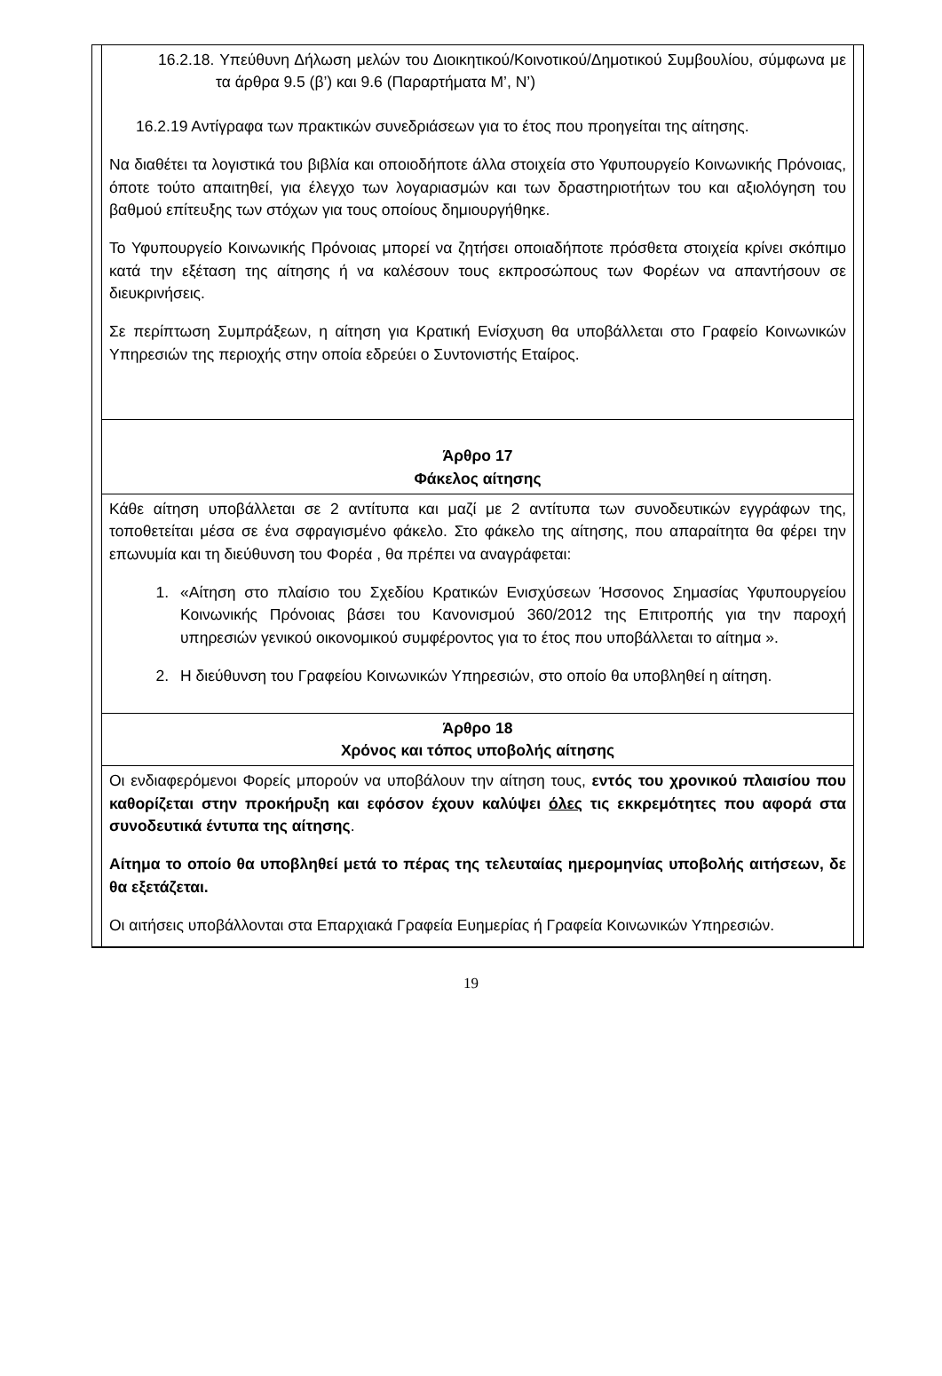16.2.18. Υπεύθυνη Δήλωση μελών του Διοικητικού/Κοινοτικού/Δημοτικού Συμβουλίου, σύμφωνα με τα άρθρα 9.5 (β’) και 9.6 (Παραρτήματα Μ’, Ν’)
16.2.19 Αντίγραφα των πρακτικών συνεδριάσεων για το έτος που προηγείται της αίτησης.
Να διαθέτει τα λογιστικά του βιβλία και οποιοδήποτε άλλα στοιχεία στο Υφυπουργείο Κοινωνικής Πρόνοιας, όποτε τούτο απαιτηθεί, για έλεγχο των λογαριασμών και των δραστηριοτήτων του και αξιολόγηση του βαθμού επίτευξης των στόχων για τους οποίους δημιουργήθηκε.
Το Υφυπουργείο Κοινωνικής Πρόνοιας μπορεί να ζητήσει οποιαδήποτε πρόσθετα στοιχεία κρίνει σκόπιμο κατά την εξέταση της αίτησης ή να καλέσουν τους εκπροσώπους των Φορέων να απαντήσουν σε διευκρινήσεις.
Σε περίπτωση Συμπράξεων, η αίτηση για Κρατική Ενίσχυση θα υποβάλλεται στο Γραφείο Κοινωνικών Υπηρεσιών της περιοχής στην οποία εδρεύει ο Συντονιστής Εταίρος.
Άρθρο 17
Φάκελος αίτησης
Κάθε αίτηση υποβάλλεται σε 2 αντίτυπα και μαζί με 2 αντίτυπα των συνοδευτικών εγγράφων της, τοποθετείται μέσα σε ένα σφραγισμένο φάκελο. Στο φάκελο της αίτησης, που απαραίτητα θα φέρει την επωνυμία και τη διεύθυνση του Φορέα , θα πρέπει να αναγράφεται:
1. «Αίτηση στο πλαίσιο του Σχεδίου Κρατικών Ενισχύσεων Ήσσονος Σημασίας Υφυπουργείου Κοινωνικής Πρόνοιας βάσει του Κανονισμού 360/2012 της Επιτροπής για την παροχή υπηρεσιών γενικού οικονομικού συμφέροντος για το έτος που υποβάλλεται το αίτημα ».
2. Η διεύθυνση του Γραφείου Κοινωνικών Υπηρεσιών, στο οποίο θα υποβληθεί η αίτηση.
Άρθρο 18
Χρόνος και τόπος υποβολής αίτησης
Οι ενδιαφερόμενοι Φορείς μπορούν να υποβάλουν την αίτηση τους, εντός του χρονικού πλαισίου που καθορίζεται στην προκήρυξη και εφόσον έχουν καλύψει όλες τις εκκρεμότητες που αφορά στα συνοδευτικά έντυπα της αίτησης.
Αίτημα το οποίο θα υποβληθεί μετά το πέρας της τελευταίας ημερομηνίας υποβολής αιτήσεων, δε θα εξετάζεται.
Οι αιτήσεις υποβάλλονται στα Επαρχιακά Γραφεία Ευημερίας ή Γραφεία Κοινωνικών Υπηρεσιών.
19